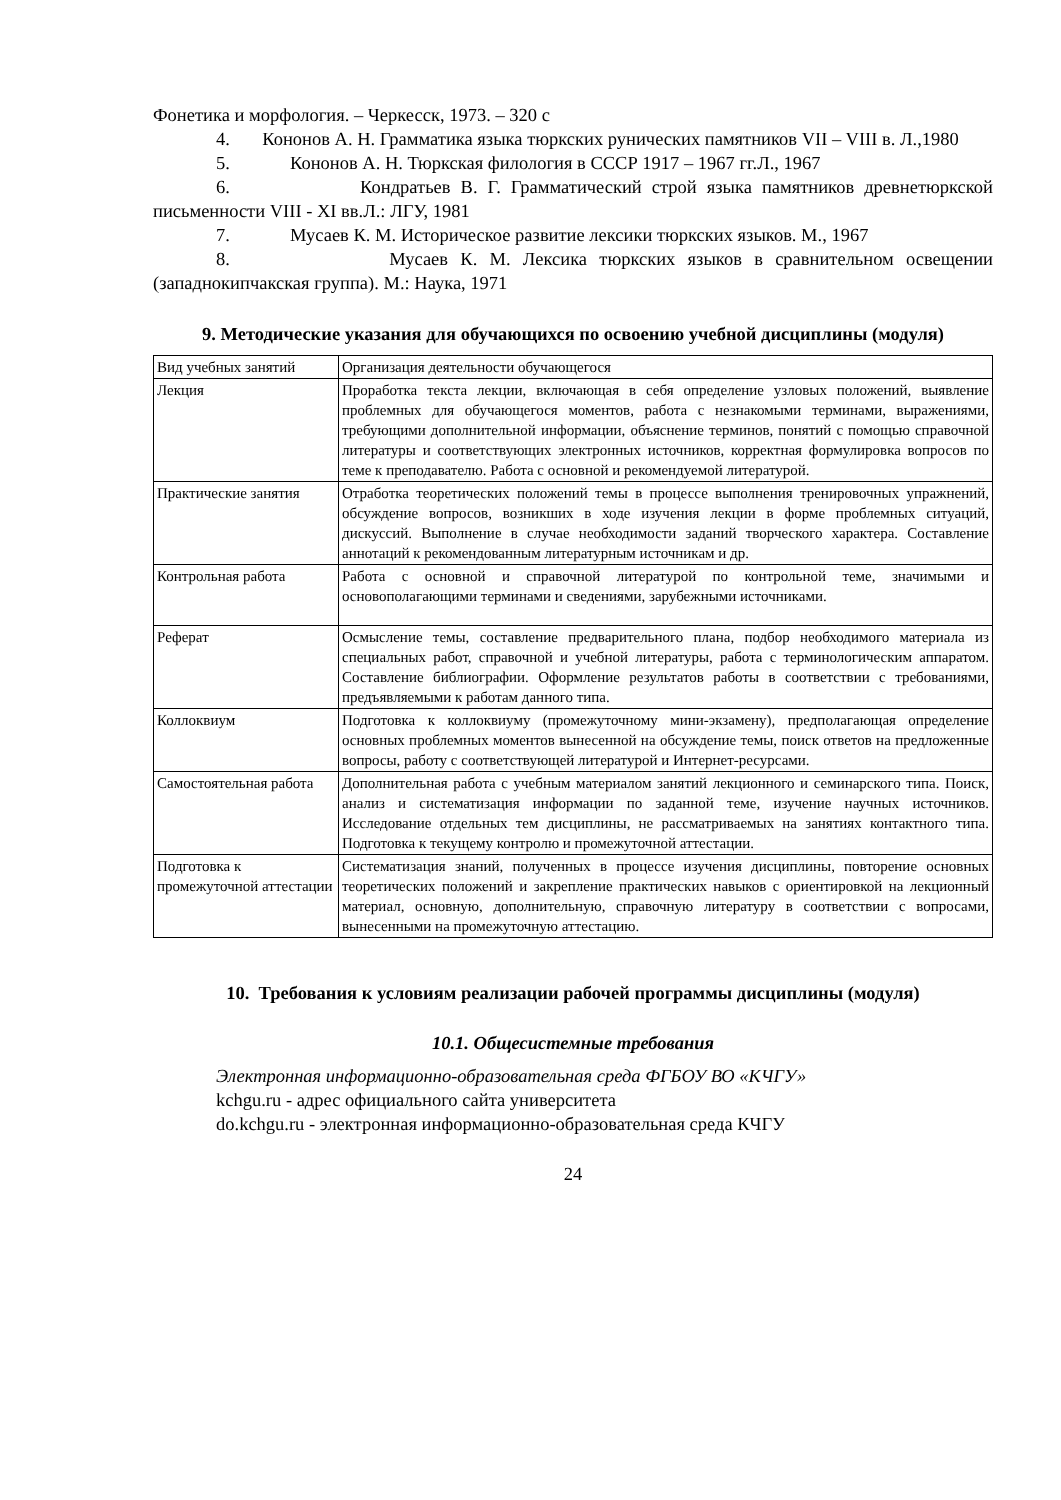Фонетика и морфология. – Черкесск, 1973. – 320 с
4. Кононов А. Н. Грамматика языка тюркских рунических памятников VII – VIII в. Л.,1980
5. Кононов А. Н. Тюркская филология в СССР 1917 – 1967 гг.Л., 1967
6. Кондратьев В. Г. Грамматический строй языка памятников древнетюркской письменности VIII - XI вв.Л.: ЛГУ, 1981
7. Мусаев К. М. Историческое развитие лексики тюркских языков. М., 1967
8. Мусаев К. М. Лексика тюркских языков в сравнительном освещении (западнокипчакская группа). М.: Наука, 1971
9. Методические указания для обучающихся по освоению учебной дисциплины (модуля)
| Вид учебных занятий | Организация деятельности обучающегося |
| Лекция | Проработка текста лекции, включающая в себя определение узловых положений, выявление проблемных для обучающегося моментов, работа с незнакомыми терминами, выражениями, требующими дополнительной информации, объяснение терминов, понятий с помощью справочной литературы и соответствующих электронных источников, корректная формулировка вопросов по теме к преподавателю. Работа с основной и рекомендуемой литературой. |
| Практические занятия | Отработка теоретических положений темы в процессе выполнения тренировочных упражнений, обсуждение вопросов, возникших в ходе изучения лекции в форме проблемных ситуаций, дискуссий. Выполнение в случае необходимости заданий творческого характера. Составление аннотаций к рекомендованным литературным источникам и др. |
| Контрольная работа | Работа с основной и справочной литературой по контрольной теме, значимыми и основополагающими терминами и сведениями, зарубежными источниками. |
| Реферат | Осмысление темы, составление предварительного плана, подбор необходимого материала из специальных работ, справочной и учебной литературы, работа с терминологическим аппаратом. Составление библиографии. Оформление результатов работы в соответствии с требованиями, предъявляемыми к работам данного типа. |
| Коллоквиум | Подготовка к коллоквиуму (промежуточному мини-экзамену), предполагающая определение основных проблемных моментов вынесенной на обсуждение темы, поиск ответов на предложенные вопросы, работу с соответствующей литературой и Интернет-ресурсами. |
| Самостоятельная работа | Дополнительная работа с учебным материалом занятий лекционного и семинарского типа. Поиск, анализ и систематизация информации по заданной теме, изучение научных источников. Исследование отдельных тем дисциплины, не рассматриваемых на занятиях контактного типа. Подготовка к текущему контролю и промежуточной аттестации. |
| Подготовка к промежуточной аттестации | Систематизация знаний, полученных в процессе изучения дисциплины, повторение основных теоретических положений и закрепление практических навыков с ориентировкой на лекционный материал, основную, дополнительную, справочную литературу в соответствии с вопросами, вынесенными на промежуточную аттестацию. |
10. Требования к условиям реализации рабочей программы дисциплины (модуля)
10.1. Общесистемные требования
Электронная информационно-образовательная среда ФГБОУ ВО «КЧГУ»
kchgu.ru - адрес официального сайта университета
do.kchgu.ru - электронная информационно-образовательная среда КЧГУ
24